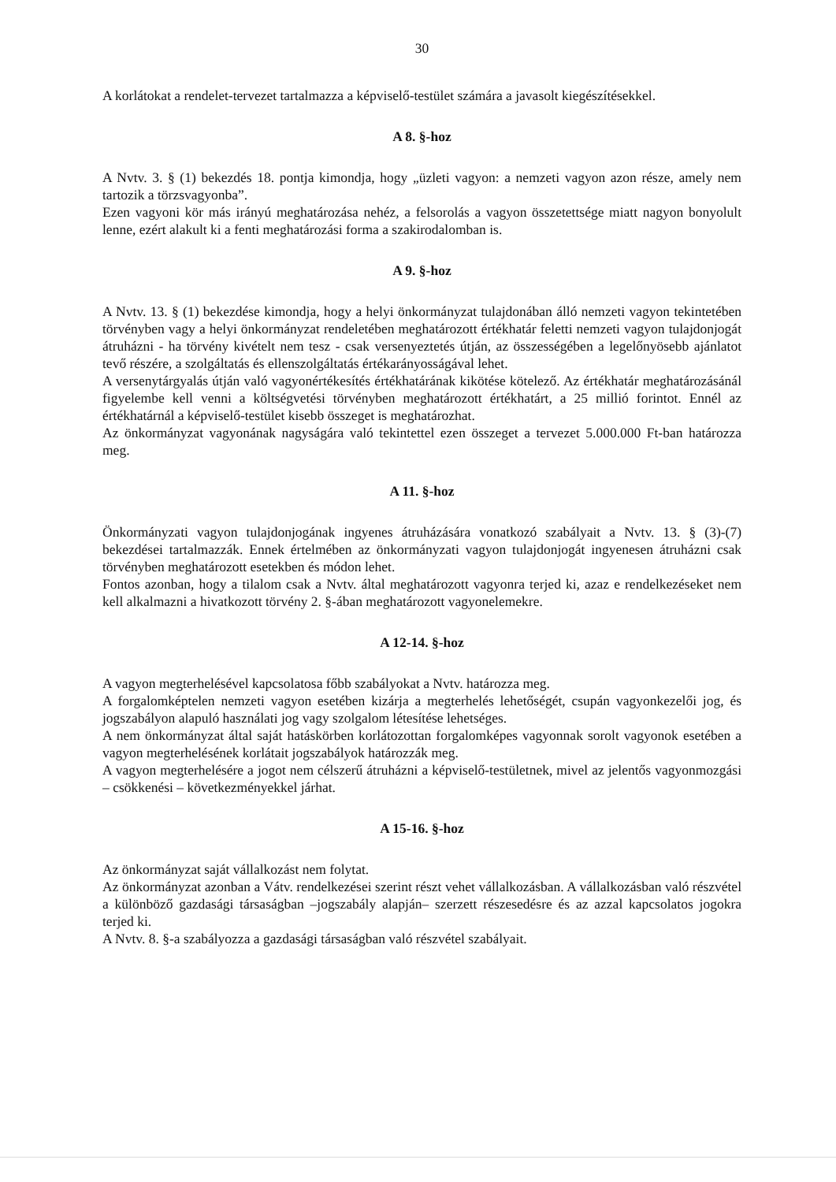30
A korlátokat a rendelet-tervezet tartalmazza a képviselő-testület számára a javasolt kiegészítésekkel.
A 8. §-hoz
A Nvtv. 3. § (1) bekezdés 18. pontja kimondja, hogy „üzleti vagyon: a nemzeti vagyon azon része, amely nem tartozik a törzsvagyonba”.
Ezen vagyoni kör más irányú meghatározása nehéz, a felsorolás a vagyon összetettsége miatt nagyon bonyolult lenne, ezért alakult ki a fenti meghatározási forma a szakirodalomban is.
A 9. §-hoz
A Nvtv. 13. § (1) bekezdése kimondja, hogy a helyi önkormányzat tulajdonában álló nemzeti vagyon tekintetében törvényben vagy a helyi önkormányzat rendeletében meghatározott értékhatár feletti nemzeti vagyon tulajdonjogát átruházni - ha törvény kivételt nem tesz - csak versenyeztetés útján, az összességében a legelőnyösebb ajánlatot tevő részére, a szolgáltatás és ellenszolgáltatás értékarányosságával lehet.
A versenytárgyalás útján való vagyonértékesítés értékhatárának kikötése kötelező. Az értékhatár meghatározásánál figyelembe kell venni a költségvetési törvényben meghatározott értékhatárt, a 25 millió forintot. Ennél az értékhatárnál a képviselő-testület kisebb összeget is meghatározhat.
Az önkormányzat vagyonának nagyságára való tekintettel ezen összeget a tervezet 5.000.000 Ft-ban határozza meg.
A 11. §-hoz
Önkormányzati vagyon tulajdonjogának ingyenes átruházására vonatkozó szabályait a Nvtv. 13. § (3)-(7) bekezdései tartalmazzák. Ennek értelmében az önkormányzati vagyon tulajdonjogát ingyenesen átruházni csak törvényben meghatározott esetekben és módon lehet.
Fontos azonban, hogy a tilalom csak a Nvtv. által meghatározott vagyonra terjed ki, azaz e rendelkezéseket nem kell alkalmazni a hivatkozott törvény 2. §-ában meghatározott vagyonelemekre.
A 12-14. §-hoz
A vagyon megterhelésével kapcsolatosa főbb szabályokat a Nvtv. határozza meg.
A forgalomképtelen nemzeti vagyon esetében kizárja a megterhelés lehetőségét, csupán vagyonkezelői jog, és jogszabályon alapuló használati jog vagy szolgalom létesítése lehetséges.
A nem önkormányzat által saját hatáskörben korlátozottan forgalomképes vagyonnak sorolt vagyonok esetében a vagyon megterhelésének korlátait jogszabályok határozzák meg.
A vagyon megterhelésére a jogot nem célszerű átruházni a képviselő-testületnek, mivel az jelentős vagyonmozgási – csökkenési – következményekkel járhat.
A 15-16. §-hoz
Az önkormányzat saját vállalkozást nem folytat.
Az önkormányzat azonban a Vátv. rendelkezései szerint részt vehet vállalkozásban. A vállalkozásban való részvétel a különböző gazdasági társaságban –jogszabály alapján– szerzett részesedésre és az azzal kapcsolatos jogokra terjed ki.
A Nvtv. 8. §-a szabályozza a gazdasági társaságban való részvétel szabályait.